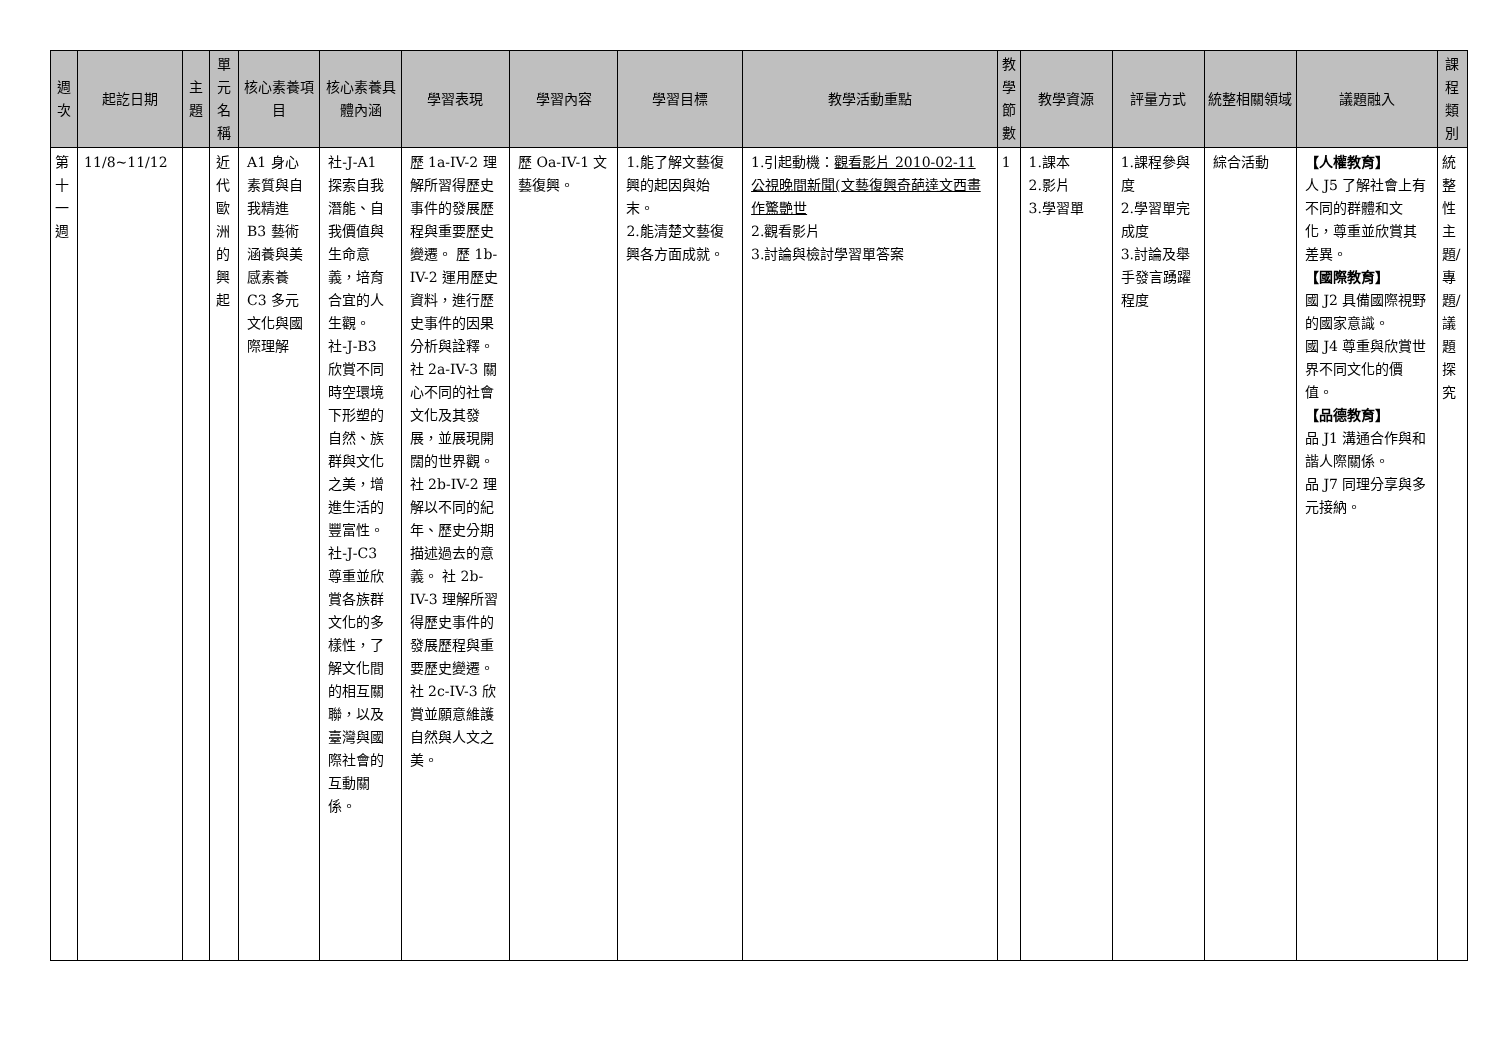| 週次 | 起訖日期 | 主題 | 單元名稱 | 核心素養項目 | 核心素養具體內涵 | 學習表現 | 學習內容 | 學習目標 | 教學活動重點 | 教學節數 | 教學資源 | 評量方式 | 統整相關領域 | 議題融入 | 課程類別 |
| --- | --- | --- | --- | --- | --- | --- | --- | --- | --- | --- | --- | --- | --- | --- | --- |
| 第十一週 | 11/8~11/12 | | 近代歐洲的興起 | A1 身心素質與自我精進 B3 藝術涵養與美感素養 C3 多元文化與國際理解 | 社-J-A1 探索自我潛能、自我價值與生命意義，培育合宜的人生觀。 社-J-B3 欣賞不同時空環境下形塑的自然、族群與文化之美，增進生活的豐富性。 社-J-C3 尊重並欣賞各族群文化的多樣性，了解文化間的相互關聯，以及臺灣與國際社會的互動關係。 | 歷 1a-IV-2 理解所習得歷史事件的發展歷程與重要歷史變遷。 歷 1b-IV-2 運用歷史資料，進行歷史事件的因果分析與詮釋。 社 2a-IV-3 關心不同的社會文化及其發展，並展現開闊的世界觀。 社 2b-IV-2 理解以不同的紀年、歷史分期描述過去的意義。 社 2b-IV-3 理解所習得歷史事件的發展歷程與重要歷史變遷。社 2c-IV-3 欣賞並願意維護自然與人文之美。 | 歷 Oa-IV-1 文藝復興。 | 1.能了解文藝復興的起因與始末。 2.能清楚文藝復興各方面成就。 | 1.引起動機： 觀看影片 2010-02-11 公視晚間新聞(文藝復興奇葩達文西畫作驚艷世 2.觀看影片 3.討論與檢討學習單答案 | 1 | 1.課本 2.影片 3.學習單 | 1.課程參與度 2.學習單完成度 3.討論及舉手發言踴躍程度 | 綜合活動 | 【人權教育】 人 J5 了解社會上有不同的群體和文化，尊重並欣賞其差異。 【國際教育】 國 J2 具備國際視野的國家意識。 國 J4 尊重與欣賞世界不同文化的價值。 【品德教育】 品 J1 溝通合作與和諧人際關係。 品 J7 同理分享與多元接納。 | 統整性主題/專題/議題探究 |